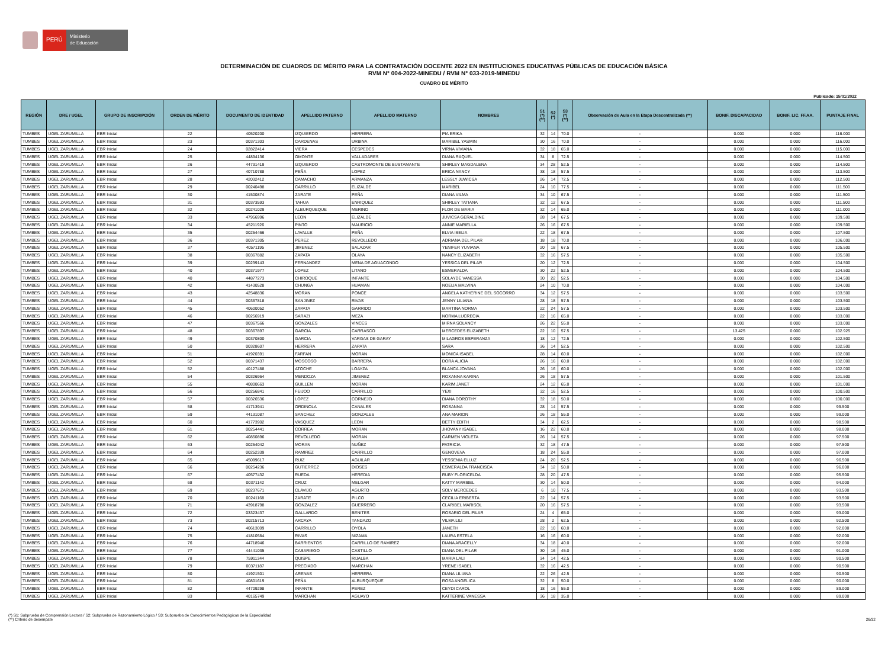PERÚ
Ministerio
de Educación
DETERMINACIÓN DE CUADROS DE MÉRITO PARA LA CONTRATACIÓN DOCENTE 2022 EN INSTITUCIONES EDUCATIVAS PÚBLICAS DE EDUCACIÓN BÁSICA
RVM N° 004-2022-MINEDU / RVM N° 033-2019-MINEDU
CUADRO DE MÉRITO
Publicado: 15/01/2022
| REGIÓN | DRE / UGEL | GRUPO DE INSCRIPCIÓN | ORDEN DE MÉRITO | DOCUMENTO DE IDENTIDAD | APELLIDO PATERNO | APELLIDO MATERNO | NOMBRES | S1 (*) (**) | S2 (*) | S3 (*) (**) | Observación de Aula en la Etapa Descentralizada (**) | BONIF. DISCAPACIDAD | BONIF. LIC. FF.AA. | PUNTAJE FINAL |
| --- | --- | --- | --- | --- | --- | --- | --- | --- | --- | --- | --- | --- | --- | --- |
| TUMBES | UGEL ZARUMILLA | EBR Inicial | 22 | 40520200 | IZQUIERDO | HERRERA | PIA ERIKA | 32 | 14 | 70.0 | - | 0.000 | 0.000 | 116.000 |
| TUMBES | UGEL ZARUMILLA | EBR Inicial | 23 | 00371303 | CARDENAS | URBINA | MARIBEL YASMIN | 30 | 16 | 70.0 | - | 0.000 | 0.000 | 116.000 |
| TUMBES | UGEL ZARUMILLA | EBR Inicial | 24 | 02822414 | VIERA | CESPEDES | VIRNA VIVIANA | 32 | 18 | 65.0 | - | 0.000 | 0.000 | 115.000 |
| TUMBES | UGEL ZARUMILLA | EBR Inicial | 25 | 44894136 | OMONTE | VALLADARES | DIANA RAQUEL | 34 | 8 | 72.5 | - | 0.000 | 0.000 | 114.500 |
| TUMBES | UGEL ZARUMILLA | EBR Inicial | 26 | 44731419 | IZQUIERDO | CASTROMONTE DE BUSTAMANTE | SHIRLEY MAGDALENA | 34 | 28 | 52.5 | - | 0.000 | 0.000 | 114.500 |
| TUMBES | UGEL ZARUMILLA | EBR Inicial | 27 | 40710788 | PEÑA | LOPEZ | ERICA NANCY | 38 | 18 | 57.5 | - | 0.000 | 0.000 | 113.500 |
| TUMBES | UGEL ZARUMILLA | EBR Inicial | 28 | 42032412 | CAMACHO | ARMANZA | LESSLY JUWICSA | 26 | 14 | 72.5 | - | 0.000 | 0.000 | 112.500 |
| TUMBES | UGEL ZARUMILLA | EBR Inicial | 29 | 00240498 | CARRILLO | ELIZALDE | MARIBEL | 24 | 10 | 77.5 | - | 0.000 | 0.000 | 111.500 |
| TUMBES | UGEL ZARUMILLA | EBR Inicial | 30 | 41500874 | ZARATE | PEÑA | DIANA VILMA | 34 | 10 | 67.5 | - | 0.000 | 0.000 | 111.500 |
| TUMBES | UGEL ZARUMILLA | EBR Inicial | 31 | 00373593 | TAHUA | ENRIQUEZ | SHIRLEY TATIANA | 32 | 12 | 67.5 | - | 0.000 | 0.000 | 111.500 |
| TUMBES | UGEL ZARUMILLA | EBR Inicial | 32 | 00241029 | ALBURQUEQUE | MERINO | FLOR DE MARIA | 32 | 14 | 65.0 | - | 0.000 | 0.000 | 111.000 |
| TUMBES | UGEL ZARUMILLA | EBR Inicial | 33 | 47956996 | LEON | ELIZALDE | JUVICSA GERALDINE | 28 | 14 | 67.5 | - | 0.000 | 0.000 | 109.500 |
| TUMBES | UGEL ZARUMILLA | EBR Inicial | 34 | 45211926 | PINTO | MAURICIO | ANNIE MARIELLA | 26 | 16 | 67.5 | - | 0.000 | 0.000 | 109.500 |
| TUMBES | UGEL ZARUMILLA | EBR Inicial | 35 | 00254466 | LAVALLE | PEÑA | ELVIA ISELIA | 22 | 18 | 67.5 | - | 0.000 | 0.000 | 107.500 |
| TUMBES | UGEL ZARUMILLA | EBR Inicial | 36 | 00371305 | PEREZ | REVOLLEDO | ADRIANA DEL PILAR | 18 | 18 | 70.0 | - | 0.000 | 0.000 | 106.000 |
| TUMBES | UGEL ZARUMILLA | EBR Inicial | 37 | 40571195 | JIMENEZ | SALAZAR | YENIFER YUVIANA | 20 | 18 | 67.5 | - | 0.000 | 0.000 | 105.500 |
| TUMBES | UGEL ZARUMILLA | EBR Inicial | 38 | 00367882 | ZAPATA | OLAYA | NANCY ELIZABETH | 32 | 16 | 57.5 | - | 0.000 | 0.000 | 105.500 |
| TUMBES | UGEL ZARUMILLA | EBR Inicial | 39 | 00239143 | FERNANDEZ | MENA DE AGUACONDO | YESSICA DEL PILAR | 20 | 12 | 72.5 | - | 0.000 | 0.000 | 104.500 |
| TUMBES | UGEL ZARUMILLA | EBR Inicial | 40 | 00371977 | LOPEZ | LITANO | ESMERALDA | 30 | 22 | 52.5 | - | 0.000 | 0.000 | 104.500 |
| TUMBES | UGEL ZARUMILLA | EBR Inicial | 40 | 44877273 | CHIROQUE | INFANTE | SOLAYDE VANESSA | 30 | 22 | 52.5 | - | 0.000 | 0.000 | 104.500 |
| TUMBES | UGEL ZARUMILLA | EBR Inicial | 42 | 41430528 | CHUNGA | HUAMAN | NOELIA MALVINA | 24 | 10 | 70.0 | - | 0.000 | 0.000 | 104.000 |
| TUMBES | UGEL ZARUMILLA | EBR Inicial | 43 | 42548836 | MORAN | PONCE | ANGELA KATHERINE DEL SOCORRO | 34 | 12 | 57.5 | - | 0.000 | 0.000 | 103.500 |
| TUMBES | UGEL ZARUMILLA | EBR Inicial | 44 | 00367818 | SANJINEZ | RIVAS | JENNY LILIANA | 28 | 18 | 57.5 | - | 0.000 | 0.000 | 103.500 |
| TUMBES | UGEL ZARUMILLA | EBR Inicial | 45 | 40600052 | ZAPATA | GARRIDO | MARTINA NORMA | 22 | 24 | 57.5 | - | 0.000 | 0.000 | 103.500 |
| TUMBES | UGEL ZARUMILLA | EBR Inicial | 46 | 00256919 | SARAZI | MEZA | NORMA LUCRECIA | 22 | 16 | 65.0 | - | 0.000 | 0.000 | 103.000 |
| TUMBES | UGEL ZARUMILLA | EBR Inicial | 47 | 00367566 | GONZALES | VINCES | MIRNA SOLANCY | 26 | 22 | 55.0 | - | 0.000 | 0.000 | 103.000 |
| TUMBES | UGEL ZARUMILLA | EBR Inicial | 48 | 00367897 | GARCIA | CARRASCO | MERCEDES ELIZABETH | 22 | 10 | 57.5 | - | 13.425 | 0.000 | 102.925 |
| TUMBES | UGEL ZARUMILLA | EBR Inicial | 49 | 00370800 | GARCIA | VARGAS DE GARAY | MILAGROS ESPERANZA | 18 | 12 | 72.5 | - | 0.000 | 0.000 | 102.500 |
| TUMBES | UGEL ZARUMILLA | EBR Inicial | 50 | 00328607 | HERRERA | ZAPATA | SARA | 36 | 14 | 52.5 | - | 0.000 | 0.000 | 102.500 |
| TUMBES | UGEL ZARUMILLA | EBR Inicial | 51 | 41920391 | FARFAN | MORAN | MONICA ISABEL | 28 | 14 | 60.0 | - | 0.000 | 0.000 | 102.000 |
| TUMBES | UGEL ZARUMILLA | EBR Inicial | 52 | 00371437 | MOSCOSO | BARRERA | DORA ALICIA | 26 | 16 | 60.0 | - | 0.000 | 0.000 | 102.000 |
| TUMBES | UGEL ZARUMILLA | EBR Inicial | 52 | 40127488 | ATOCHE | LOAYZA | BLANCA JOVANA | 26 | 16 | 60.0 | - | 0.000 | 0.000 | 102.000 |
| TUMBES | UGEL ZARUMILLA | EBR Inicial | 54 | 00326964 | MENDOZA | JIMENEZ | ROXANNA KARINA | 26 | 18 | 57.5 | - | 0.000 | 0.000 | 101.500 |
| TUMBES | UGEL ZARUMILLA | EBR Inicial | 55 | 40800663 | GUILLEN | MORAN | KARIM JANET | 24 | 12 | 65.0 | - | 0.000 | 0.000 | 101.000 |
| TUMBES | UGEL ZARUMILLA | EBR Inicial | 56 | 00256841 | FEIJOO | CARRILLO | YEXI | 32 | 16 | 52.5 | - | 0.000 | 0.000 | 100.500 |
| TUMBES | UGEL ZARUMILLA | EBR Inicial | 57 | 00326536 | LOPEZ | CORNEJO | DIANA DOROTHY | 32 | 18 | 50.0 | - | 0.000 | 0.000 | 100.000 |
| TUMBES | UGEL ZARUMILLA | EBR Inicial | 58 | 41713941 | ORDINOLA | CANALES | ROSANNA | 28 | 14 | 57.5 | - | 0.000 | 0.000 | 99.500 |
| TUMBES | UGEL ZARUMILLA | EBR Inicial | 59 | 44131087 | SANCHEZ | GONZALES | ANA MARION | 26 | 18 | 55.0 | - | 0.000 | 0.000 | 99.000 |
| TUMBES | UGEL ZARUMILLA | EBR Inicial | 60 | 41773902 | VASQUEZ | LEON | BETTY EDITH | 34 | 2 | 62.5 | - | 0.000 | 0.000 | 98.500 |
| TUMBES | UGEL ZARUMILLA | EBR Inicial | 61 | 00254441 | CORREA | MORAN | JHOVANY ISABEL | 16 | 22 | 60.0 | - | 0.000 | 0.000 | 98.000 |
| TUMBES | UGEL ZARUMILLA | EBR Inicial | 62 | 40850896 | REVOLLEDO | MORAN | CARMEN VIOLETA | 26 | 14 | 57.5 | - | 0.000 | 0.000 | 97.500 |
| TUMBES | UGEL ZARUMILLA | EBR Inicial | 63 | 00254042 | MORAN | NUÑEZ | PATRICIA | 32 | 18 | 47.5 | - | 0.000 | 0.000 | 97.500 |
| TUMBES | UGEL ZARUMILLA | EBR Inicial | 64 | 00252339 | RAMIREZ | CARRILLO | GENOVEVA | 18 | 24 | 55.0 | - | 0.000 | 0.000 | 97.000 |
| TUMBES | UGEL ZARUMILLA | EBR Inicial | 65 | 45099617 | RUIZ | AGUILAR | YESSENIA ELLUZ | 24 | 20 | 52.5 | - | 0.000 | 0.000 | 96.500 |
| TUMBES | UGEL ZARUMILLA | EBR Inicial | 66 | 00254236 | GUTIERREZ | DIOSES | ESMERALDA FRANCISCA | 34 | 12 | 50.0 | - | 0.000 | 0.000 | 96.000 |
| TUMBES | UGEL ZARUMILLA | EBR Inicial | 67 | 40577432 | RUEDA | HEREDIA | RUBY FLORICELDA | 28 | 20 | 47.5 | - | 0.000 | 0.000 | 95.500 |
| TUMBES | UGEL ZARUMILLA | EBR Inicial | 68 | 00371142 | CRUZ | MELGAR | KATTY MARIBEL | 30 | 14 | 50.0 | - | 0.000 | 0.000 | 94.000 |
| TUMBES | UGEL ZARUMILLA | EBR Inicial | 69 | 00237671 | CLAVIJO | AGURTO | SOLY MERCEDES | 6 | 10 | 77.5 | - | 0.000 | 0.000 | 93.500 |
| TUMBES | UGEL ZARUMILLA | EBR Inicial | 70 | 00241168 | ZARATE | PILCO | CECILIA ERIBERTA | 22 | 14 | 57.5 | - | 0.000 | 0.000 | 93.500 |
| TUMBES | UGEL ZARUMILLA | EBR Inicial | 71 | 43918798 | GONZALEZ | GUERRERO | CLARIBEL MARISOL | 20 | 16 | 57.5 | - | 0.000 | 0.000 | 93.500 |
| TUMBES | UGEL ZARUMILLA | EBR Inicial | 72 | 03323437 | GALLARDO | BENITES | ROSARIO DEL PILAR | 24 | 4 | 65.0 | - | 0.000 | 0.000 | 93.000 |
| TUMBES | UGEL ZARUMILLA | EBR Inicial | 73 | 00215713 | ARCAYA | TANDAZO | VILMA LILI | 28 | 2 | 62.5 | - | 0.000 | 0.000 | 92.500 |
| TUMBES | UGEL ZARUMILLA | EBR Inicial | 74 | 40613009 | CARRILLO | OYOLA | JANETH | 22 | 10 | 60.0 | - | 0.000 | 0.000 | 92.000 |
| TUMBES | UGEL ZARUMILLA | EBR Inicial | 75 | 41810584 | RIVAS | NIZAMA | LAURA ESTELA | 16 | 16 | 60.0 | - | 0.000 | 0.000 | 92.000 |
| TUMBES | UGEL ZARUMILLA | EBR Inicial | 76 | 44718946 | BARRIENTOS | CARRILLO DE RAMIREZ | DIANA ARACELLY | 34 | 18 | 40.0 | - | 0.000 | 0.000 | 92.000 |
| TUMBES | UGEL ZARUMILLA | EBR Inicial | 77 | 44441035 | CASARIEGO | CASTILLO | DIANA DEL PILAR | 30 | 16 | 45.0 | - | 0.000 | 0.000 | 91.000 |
| TUMBES | UGEL ZARUMILLA | EBR Inicial | 78 | 75911344 | QUISPE | RIJALBA | MARIA LALI | 34 | 14 | 42.5 | - | 0.000 | 0.000 | 90.500 |
| TUMBES | UGEL ZARUMILLA | EBR Inicial | 79 | 00371187 | PRECIADO | MARCHAN | YRENE ISABEL | 32 | 16 | 42.5 | - | 0.000 | 0.000 | 90.500 |
| TUMBES | UGEL ZARUMILLA | EBR Inicial | 80 | 41921501 | ARENAS | HERRERA | DIANA LILIANA | 22 | 26 | 42.5 | - | 0.000 | 0.000 | 90.500 |
| TUMBES | UGEL ZARUMILLA | EBR Inicial | 81 | 40801619 | PEÑA | ALBURQUEQUE | ROSA ANGELICA | 32 | 8 | 50.0 | - | 0.000 | 0.000 | 90.000 |
| TUMBES | UGEL ZARUMILLA | EBR Inicial | 82 | 44709298 | INFANTE | PEREZ | CEYDI CAROL | 18 | 16 | 55.0 | - | 0.000 | 0.000 | 89.000 |
| TUMBES | UGEL ZARUMILLA | EBR Inicial | 83 | 40165749 | MARCHAN | AGUAYO | KATTERINE VANESSA | 36 | 18 | 35.0 | - | 0.000 | 0.000 | 89.000 |
(*) S1: Subprueba de Comprensión Lectora / S2: Subprueba de Razonamiento Lógico / S3: Subprueba de Conocimientos Pedagógicos de la Especialidad
(**) Criterio de desempate
26/32